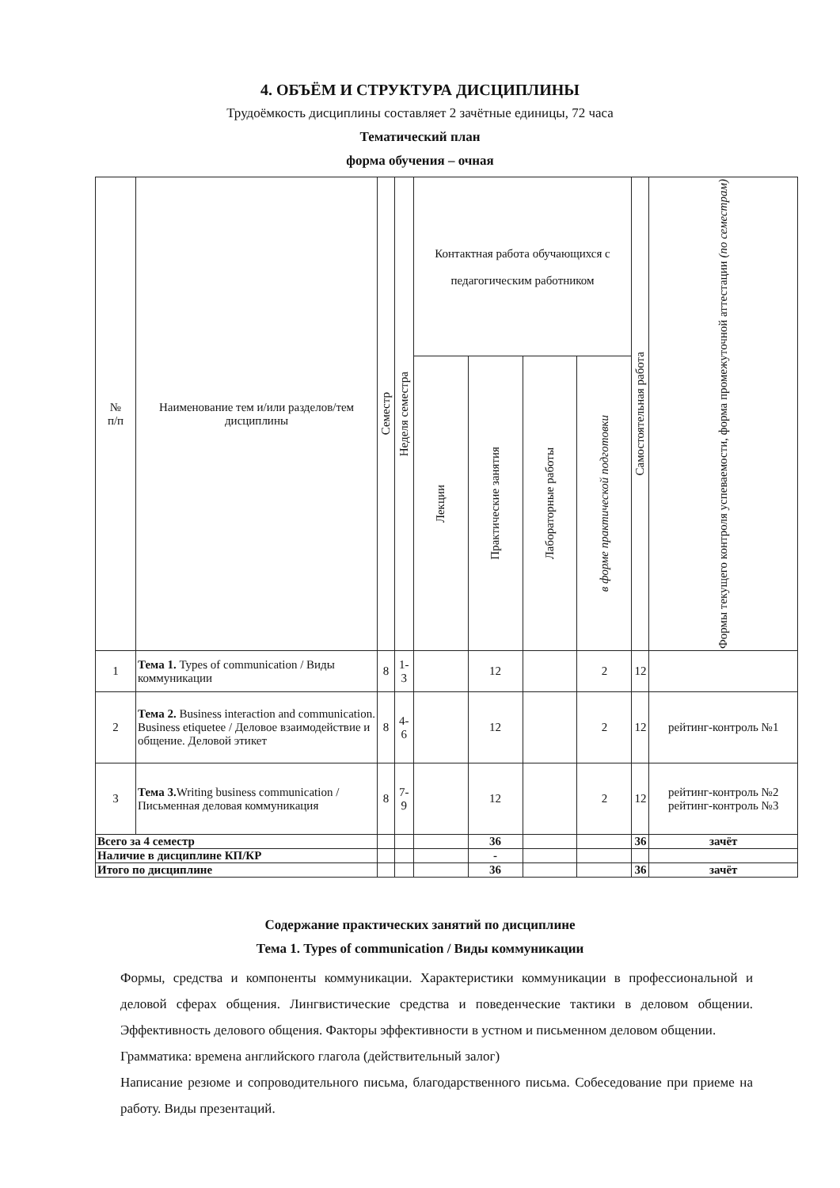4. ОБЪЁМ И СТРУКТУРА ДИСЦИПЛИНЫ
Трудоёмкость дисциплины составляет 2 зачётные единицы, 72 часа
Тематический план
форма обучения – очная
| № п/п | Наименование тем и/или разделов/тем дисциплины | Семестр | Неделя семестра | Контактная работа обучающихся с педагогическим работником | | | | Самостоятельная работа | Формы текущего контроля успеваемости, форма промежуточной аттестации (по семестрам) |
| --- | --- | --- | --- | --- | --- | --- | --- | --- | --- |
| | | | | Лекции | Практические занятия | Лабораторные работы | в форме практической подготовки | | |
| 1 | Тема 1. Types of communication / Виды коммуникации | 8 | 1-3 | | 12 | | 2 | 12 | |
| 2 | Тема 2. Business interaction and communication. Business etiquetee / Деловое взаимодействие и общение. Деловой этикет | 8 | 4-6 | | 12 | | 2 | 12 | рейтинг-контроль №1 |
| 3 | Тема 3. Writing business communication / Письменная деловая коммуникация | 8 | 7-9 | | 12 | | 2 | 12 | рейтинг-контроль №2 рейтинг-контроль №3 |
| Всего за 4 семестр | | | | | 36 | | | 36 | зачёт |
| Наличие в дисциплине КП/КР | | | | | - | | | | |
| Итого по дисциплине | | | | | 36 | | | 36 | зачёт |
Содержание практических занятий по дисциплине
Тема 1. Types of communication / Виды коммуникации
Формы, средства и компоненты коммуникации. Характеристики коммуникации в профессиональной и деловой сферах общения. Лингвистические средства и поведенческие тактики в деловом общении. Эффективность делового общения. Факторы эффективности в устном и письменном деловом общении.
Грамматика: времена английского глагола (действительный залог)
Написание резюме и сопроводительного письма, благодарственного письма. Собеседование при приеме на работу. Виды презентаций.